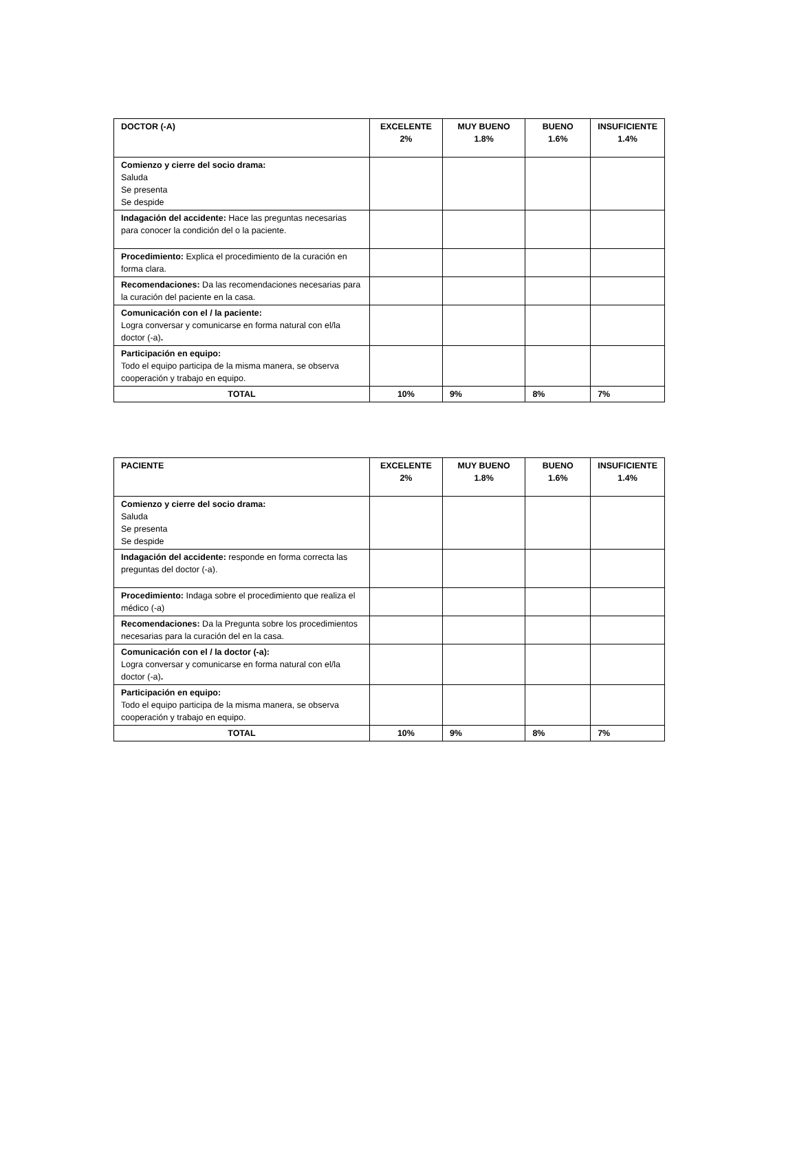| DOCTOR (-A) | EXCELENTE 2% | MUY BUENO 1.8% | BUENO 1.6% | INSUFICIENTE 1.4% |
| --- | --- | --- | --- | --- |
| Comienzo y cierre del socio drama: Saluda Se presenta Se despide | | | | |
| Indagación del accidente: Hace las preguntas necesarias para conocer la condición del o la paciente. | | | | |
| Procedimiento: Explica el procedimiento de la curación en forma clara. | | | | |
| Recomendaciones: Da las recomendaciones necesarias para la curación del paciente en la casa. | | | | |
| Comunicación con el / la paciente: Logra conversar y comunicarse en forma natural con el/la doctor (-a) . | | | | |
| Participación en equipo: Todo el equipo participa de la misma manera, se observa cooperación y trabajo en equipo. | | | | |
| TOTAL | 10% | 9% | 8% | 7% |
| PACIENTE | EXCELENTE 2% | MUY BUENO 1.8% | BUENO 1.6% | INSUFICIENTE 1.4% |
| --- | --- | --- | --- | --- |
| Comienzo y cierre del socio drama: Saluda Se presenta Se despide | | | | |
| Indagación del accidente: responde en forma correcta las preguntas del doctor (-a). | | | | |
| Procedimiento: Indaga sobre el procedimiento que realiza el médico (-a) | | | | |
| Recomendaciones: Da la Pregunta sobre los procedimientos necesarias para la curación del en la casa. | | | | |
| Comunicación con el / la doctor (-a): Logra conversar y comunicarse en forma natural con el/la doctor (-a) . | | | | |
| Participación en equipo: Todo el equipo participa de la misma manera, se observa cooperación y trabajo en equipo. | | | | |
| TOTAL | 10% | 9% | 8% | 7% |